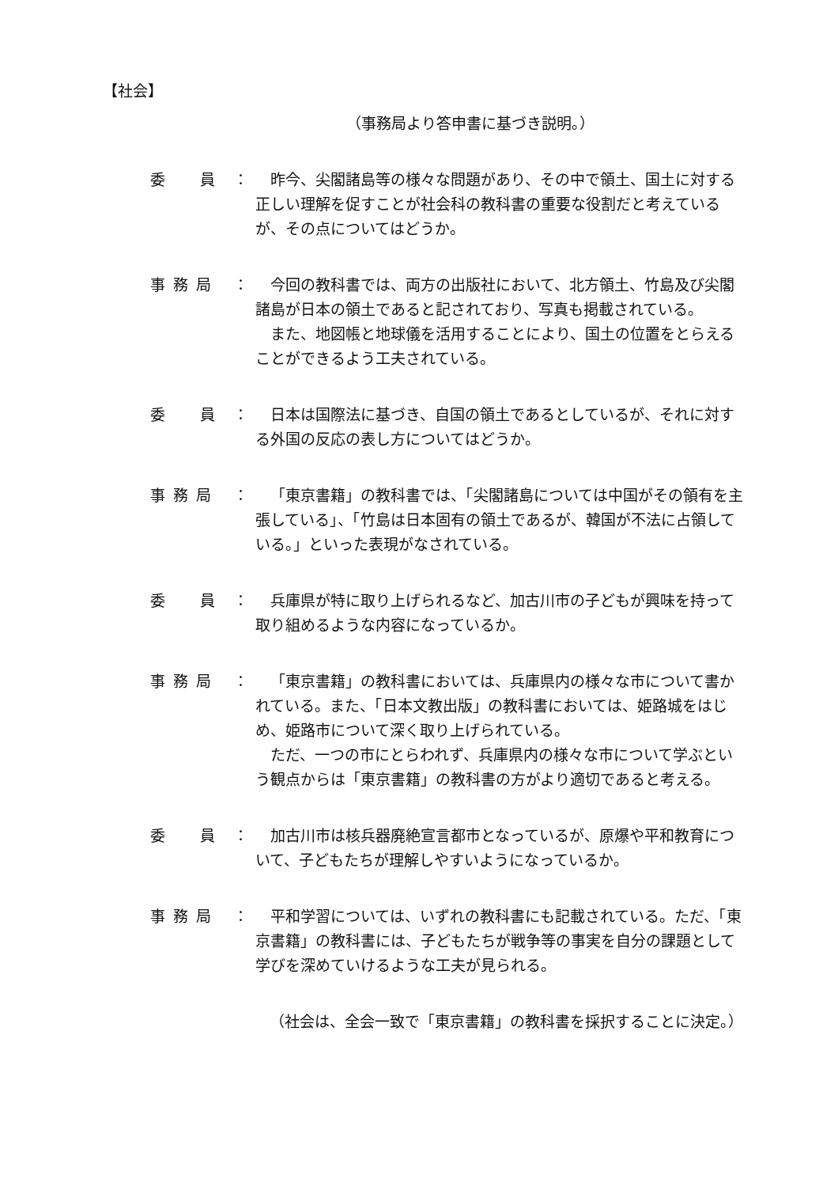【社会】
（事務局より答申書に基づき説明。）
委　　員 ： 昨今、尖閣諸島等の様々な問題があり、その中で領土、国土に対する正しい理解を促すことが社会科の教科書の重要な役割だと考えているが、その点についてはどうか。
事 務 局 ： 今回の教科書では、両方の出版社において、北方領土、竹島及び尖閣諸島が日本の領土であると記されており、写真も掲載されている。
また、地図帳と地球儀を活用することにより、国土の位置をとらえることができるよう工夫されている。
委　　員 ： 日本は国際法に基づき、自国の領土であるとしているが、それに対する外国の反応の表し方についてはどうか。
事 務 局 ： 「東京書籍」の教科書では、「尖閣諸島については中国がその領有を主張している」、「竹島は日本固有の領土であるが、韓国が不法に占領している。」といった表現がなされている。
委　　員 ： 兵庫県が特に取り上げられるなど、加古川市の子どもが興味を持って取り組めるような内容になっているか。
事 務 局 ： 「東京書籍」の教科書においては、兵庫県内の様々な市について書かれている。また、「日本文教出版」の教科書においては、姫路城をはじめ、姫路市について深く取り上げられている。
ただ、一つの市にとらわれず、兵庫県内の様々な市について学ぶという観点からは「東京書籍」の教科書の方がより適切であると考える。
委　　員 ： 加古川市は核兵器廃絶宣言都市となっているが、原爆や平和教育について、子どもたちが理解しやすいようになっているか。
事 務 局 ： 平和学習については、いずれの教科書にも記載されている。ただ、「東京書籍」の教科書には、子どもたちが戦争等の事実を自分の課題として学びを深めていけるような工夫が見られる。
（社会は、全会一致で「東京書籍」の教科書を採択することに決定。）